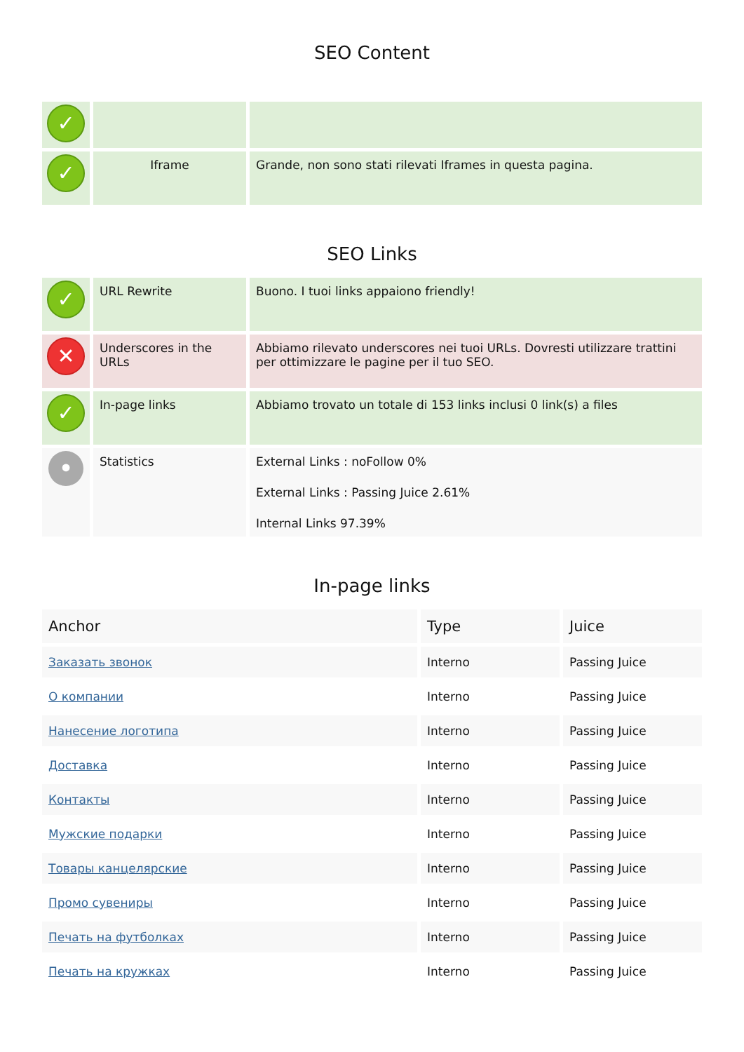SEO Content
| ✓ | | |
| ✓ | Iframe | Grande, non sono stati rilevati Iframes in questa pagina. |
SEO Links
| ✓ | URL Rewrite | Buono. I tuoi links appaiono friendly! |
| ✕ | Underscores in the URLs | Abbiamo rilevato underscores nei tuoi URLs. Dovresti utilizzare trattini per ottimizzare le pagine per il tuo SEO. |
| ✓ | In-page links | Abbiamo trovato un totale di 153 links inclusi 0 link(s) a files |
| • | Statistics | External Links : noFollow 0% External Links : Passing Juice 2.61% Internal Links 97.39% |
In-page links
| Anchor | Type | Juice |
| --- | --- | --- |
| Заказать звонок | Interno | Passing Juice |
| О компании | Interno | Passing Juice |
| Нанесение логотипа | Interno | Passing Juice |
| Доставка | Interno | Passing Juice |
| Контакты | Interno | Passing Juice |
| Мужские подарки | Interno | Passing Juice |
| Товары канцелярские | Interno | Passing Juice |
| Промо сувениры | Interno | Passing Juice |
| Печать на футболках | Interno | Passing Juice |
| Печать на кружках | Interno | Passing Juice |